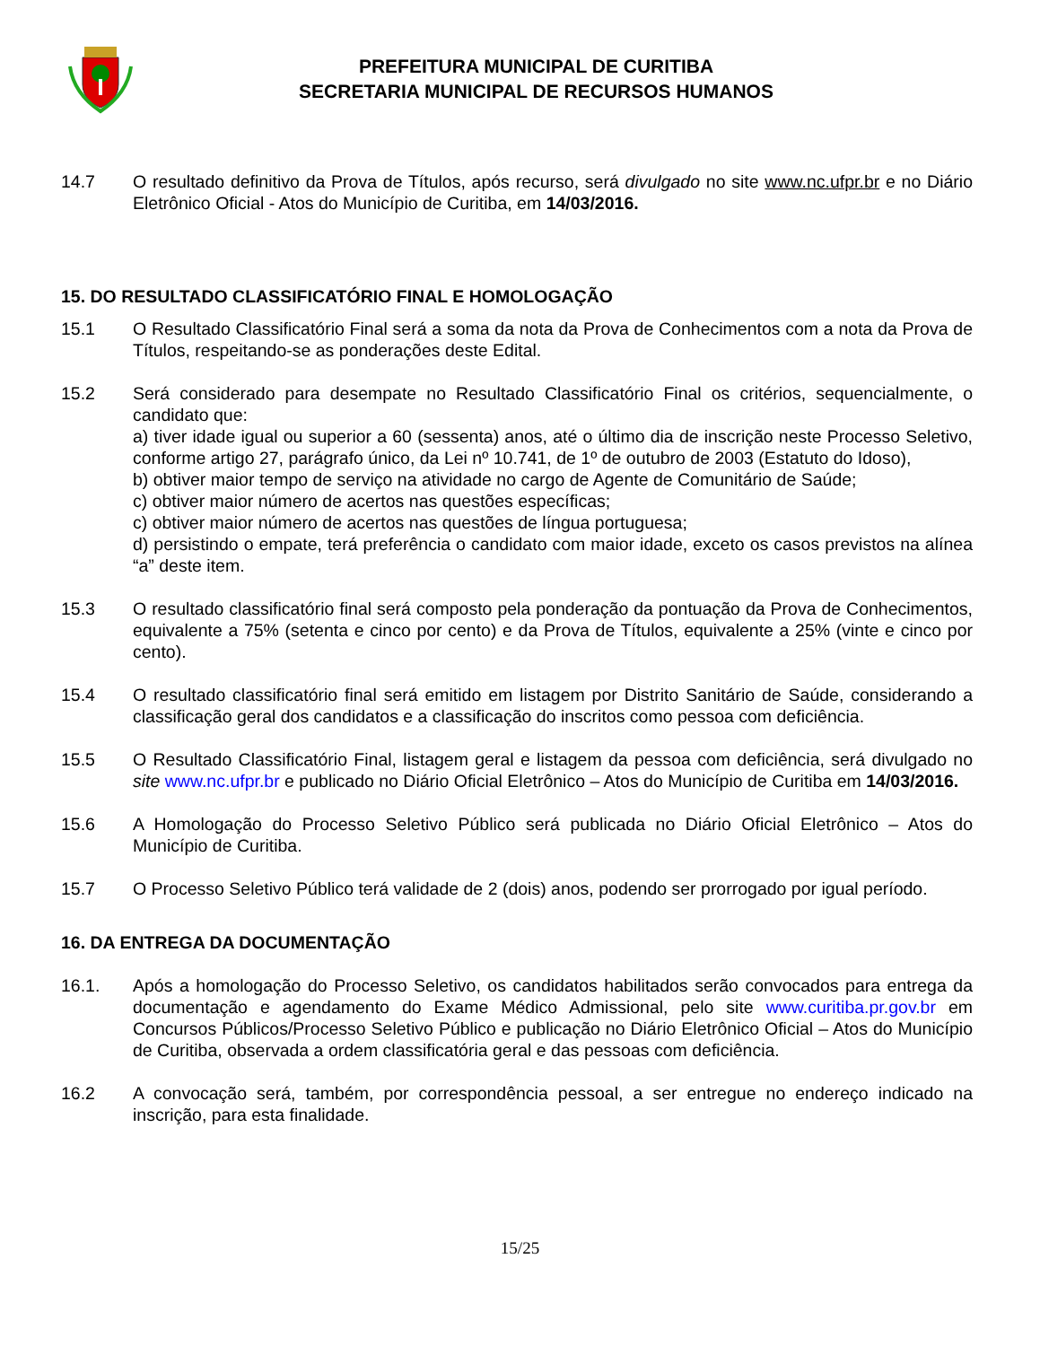PREFEITURA MUNICIPAL DE CURITIBA
SECRETARIA MUNICIPAL DE RECURSOS HUMANOS
14.7 O resultado definitivo da Prova de Títulos, após recurso, será divulgado no site www.nc.ufpr.br e no Diário Eletrônico Oficial - Atos do Município de Curitiba, em 14/03/2016.
15. DO RESULTADO CLASSIFICATÓRIO FINAL E HOMOLOGAÇÃO
15.1 O Resultado Classificatório Final será a soma da nota da Prova de Conhecimentos com a nota da Prova de Títulos, respeitando-se as ponderações deste Edital.
15.2 Será considerado para desempate no Resultado Classificatório Final os critérios, sequencialmente, o candidato que:
a) tiver idade igual ou superior a 60 (sessenta) anos, até o último dia de inscrição neste Processo Seletivo, conforme artigo 27, parágrafo único, da Lei nº 10.741, de 1º de outubro de 2003 (Estatuto do Idoso),
b) obtiver maior tempo de serviço na atividade no cargo de Agente de Comunitário de Saúde;
c) obtiver maior número de acertos nas questões específicas;
c) obtiver maior número de acertos nas questões de língua portuguesa;
d) persistindo o empate, terá preferência o candidato com maior idade, exceto os casos previstos na alínea “a” deste item.
15.3 O resultado classificatório final será composto pela ponderação da pontuação da Prova de Conhecimentos, equivalente a 75% (setenta e cinco por cento) e da Prova de Títulos, equivalente a 25% (vinte e cinco por cento).
15.4 O resultado classificatório final será emitido em listagem por Distrito Sanitário de Saúde, considerando a classificação geral dos candidatos e a classificação do inscritos como pessoa com deficiência.
15.5 O Resultado Classificatório Final, listagem geral e listagem da pessoa com deficiência, será divulgado no site www.nc.ufpr.br e publicado no Diário Oficial Eletrônico – Atos do Município de Curitiba em 14/03/2016.
15.6 A Homologação do Processo Seletivo Público será publicada no Diário Oficial Eletrônico – Atos do Município de Curitiba.
15.7 O Processo Seletivo Público terá validade de 2 (dois) anos, podendo ser prorrogado por igual período.
16. DA ENTREGA DA DOCUMENTAÇÃO
16.1. Após a homologação do Processo Seletivo, os candidatos habilitados serão convocados para entrega da documentação e agendamento do Exame Médico Admissional, pelo site www.curitiba.pr.gov.br em Concursos Públicos/Processo Seletivo Público e publicação no Diário Eletrônico Oficial – Atos do Município de Curitiba, observada a ordem classificatória geral e das pessoas com deficiência.
16.2 A convocação será, também, por correspondência pessoal, a ser entregue no endereço indicado na inscrição, para esta finalidade.
15/25